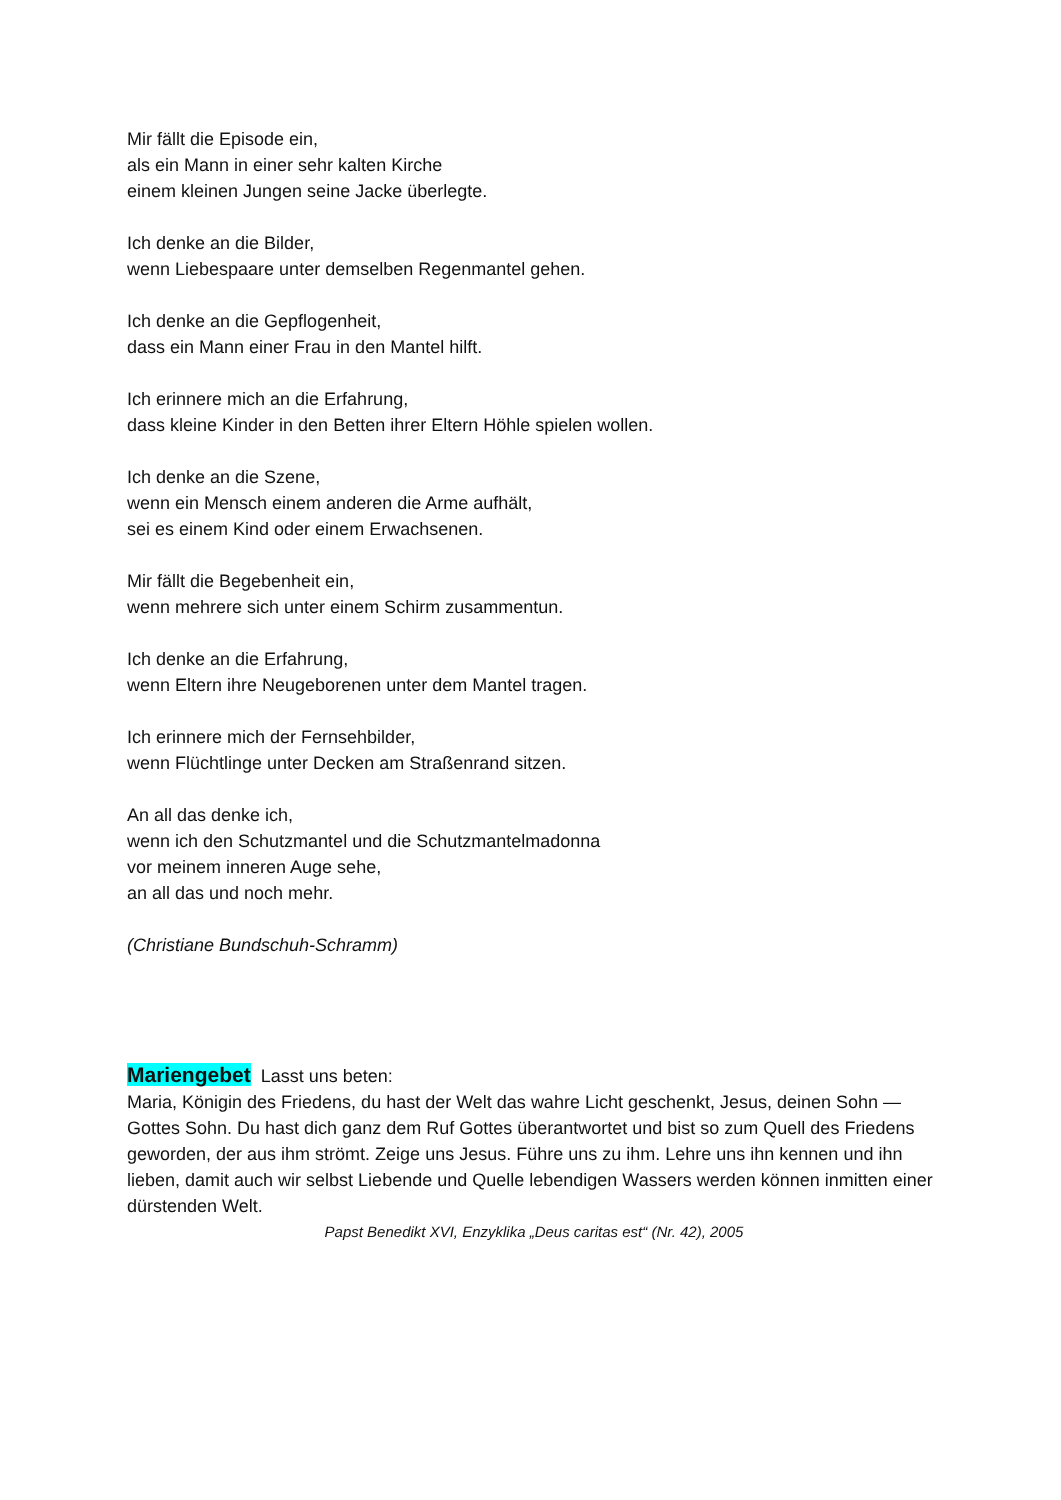Mir fällt die Episode ein,
als ein Mann in einer sehr kalten Kirche
einem kleinen Jungen seine Jacke überlegte.
Ich denke an die Bilder,
wenn Liebespaare unter demselben Regenmantel gehen.
Ich denke an die Gepflogenheit,
dass ein Mann einer Frau in den Mantel hilft.
Ich erinnere mich an die Erfahrung,
dass kleine Kinder in den Betten ihrer Eltern Höhle spielen wollen.
Ich denke an die Szene,
wenn ein Mensch einem anderen die Arme aufhält,
sei es einem Kind oder einem Erwachsenen.
Mir fällt die Begebenheit ein,
wenn mehrere sich unter einem Schirm zusammentun.
Ich denke an die Erfahrung,
wenn Eltern ihre Neugeborenen unter dem Mantel tragen.
Ich erinnere mich der Fernsehbilder,
wenn Flüchtlinge unter Decken am Straßenrand sitzen.
An all das denke ich,
wenn ich den Schutzmantel und die Schutzmantelmadonna
vor meinem inneren Auge sehe,
an all das und noch mehr.
(Christiane Bundschuh-Schramm)
Mariengebet Lasst uns beten:
Maria, Königin des Friedens, du hast der Welt das wahre Licht geschenkt, Jesus, deinen Sohn — Gottes Sohn. Du hast dich ganz dem Ruf Gottes überantwortet und bist so zum Quell des Friedens geworden, der aus ihm strömt. Zeige uns Jesus. Führe uns zu ihm. Lehre uns ihn kennen und ihn lieben, damit auch wir selbst Liebende und Quelle lebendigen Wassers werden können inmitten einer dürstenden Welt.
Papst Benedikt XVI, Enzyklika „Deus caritas est“ (Nr. 42), 2005